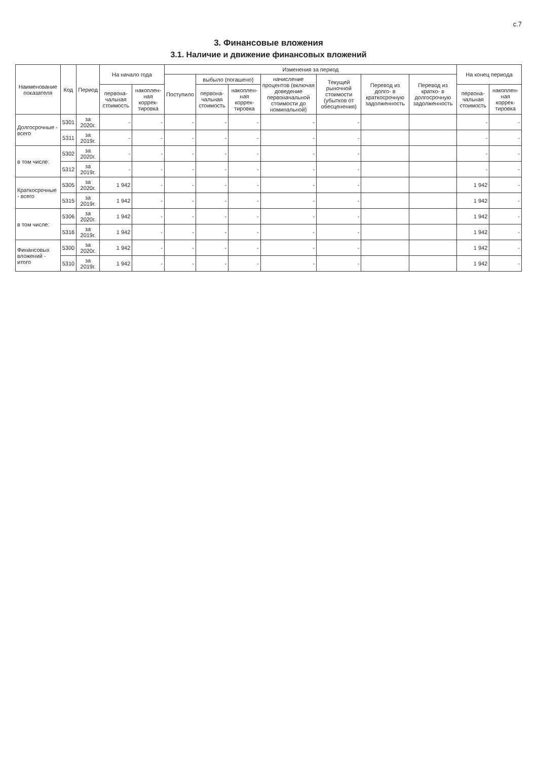с.7
3. Финансовые вложения
3.1. Наличие и движение финансовых вложений
| Наименование показателя | Код | Период | На начало года | | Изменения за период | | | | | | | На конец периода | |
| --- | --- | --- | --- | --- | --- | --- | --- | --- | --- | --- | --- | --- | --- |
| | | | | | Поступило | выбыло (погашено) | | начисление процентов (включая доведение первоначальной стоимости до номинальной) | Текущей рыночной стоимости (убытков от обесценения) | Перевод из долго- в краткосрочную задолженность | Перевод из кратко- в долгосрочную задолженность | | |
| | | | первона-чальная стоимость | накоплен-ная коррек-тировка | | первона-чальная стоимость | накоплен-ная коррек-тировка | | | | | первона-чальная стоимость | накоплен-ная коррек-тировка |
| Долгосрочные - всего | 5301 | за 2020г. | - | - | - | - | - | - | - | | | - | - |
| | 5311 | за 2019г. | - | - | - | - | - | - | - | | | - | - |
| в том числе: | 5302 | за 2020г. | - | - | - | - | - | - | - | | | - | - |
| | 5312 | за 2019г. | - | - | - | - | - | - | - | | | - | - |
| Краткосрочные - всего | 5305 | за 2020г. | 1 942 | - | - | - | - | - | - | | | 1 942 | - |
| | 5315 | за 2019г. | 1 942 | - | - | - | - | - | - | | | 1 942 | - |
| в том числе: | 5306 | за 2020г. | 1 942 | - | - | - | - | - | - | | | 1 942 | - |
| | 5316 | за 2019г. | 1 942 | - | - | - | - | - | - | | | 1 942 | - |
| Финансовых вложений - итого | 5300 | за 2020г. | 1 942 | - | - | - | - | - | - | | | 1 942 | - |
| | 5310 | за 2019г. | 1 942 | - | - | - | - | - | - | | | 1 942 | - |